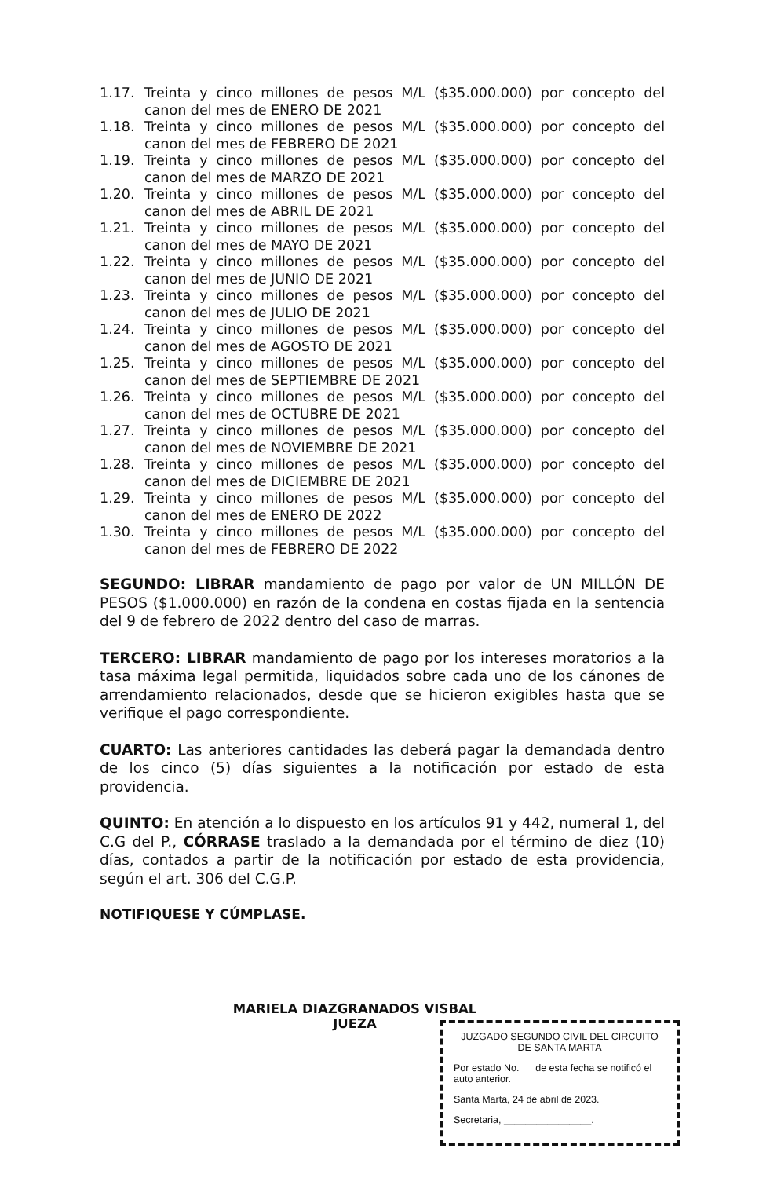1.17. Treinta y cinco millones de pesos M/L ($35.000.000) por concepto del canon del mes de ENERO DE 2021
1.18. Treinta y cinco millones de pesos M/L ($35.000.000) por concepto del canon del mes de FEBRERO DE 2021
1.19. Treinta y cinco millones de pesos M/L ($35.000.000) por concepto del canon del mes de MARZO DE 2021
1.20. Treinta y cinco millones de pesos M/L ($35.000.000) por concepto del canon del mes de ABRIL DE 2021
1.21. Treinta y cinco millones de pesos M/L ($35.000.000) por concepto del canon del mes de MAYO DE 2021
1.22. Treinta y cinco millones de pesos M/L ($35.000.000) por concepto del canon del mes de JUNIO DE 2021
1.23. Treinta y cinco millones de pesos M/L ($35.000.000) por concepto del canon del mes de JULIO DE 2021
1.24. Treinta y cinco millones de pesos M/L ($35.000.000) por concepto del canon del mes de AGOSTO DE 2021
1.25. Treinta y cinco millones de pesos M/L ($35.000.000) por concepto del canon del mes de SEPTIEMBRE DE 2021
1.26. Treinta y cinco millones de pesos M/L ($35.000.000) por concepto del canon del mes de OCTUBRE DE 2021
1.27. Treinta y cinco millones de pesos M/L ($35.000.000) por concepto del canon del mes de NOVIEMBRE DE 2021
1.28. Treinta y cinco millones de pesos M/L ($35.000.000) por concepto del canon del mes de DICIEMBRE DE 2021
1.29. Treinta y cinco millones de pesos M/L ($35.000.000) por concepto del canon del mes de ENERO DE 2022
1.30. Treinta y cinco millones de pesos M/L ($35.000.000) por concepto del canon del mes de FEBRERO DE 2022
SEGUNDO: LIBRAR mandamiento de pago por valor de UN MILLÓN DE PESOS ($1.000.000) en razón de la condena en costas fijada en la sentencia del 9 de febrero de 2022 dentro del caso de marras.
TERCERO: LIBRAR mandamiento de pago por los intereses moratorios a la tasa máxima legal permitida, liquidados sobre cada uno de los cánones de arrendamiento relacionados, desde que se hicieron exigibles hasta que se verifique el pago correspondiente.
CUARTO: Las anteriores cantidades las deberá pagar la demandada dentro de los cinco (5) días siguientes a la notificación por estado de esta providencia.
QUINTO: En atención a lo dispuesto en los artículos 91 y 442, numeral 1, del C.G del P., CÓRRASE traslado a la demandada por el término de diez (10) días, contados a partir de la notificación por estado de esta providencia, según el art. 306 del C.G.P.
NOTIFIQUESE Y CÚMPLASE.
MARIELA DIAZGRANADOS VISBAL
JUEZA
JUZGADO SEGUNDO CIVIL DEL CIRCUITO DE SANTA MARTA
Por estado No. de esta fecha se notificó el auto anterior.
Santa Marta, 24 de abril de 2023.
Secretaria, ________________.